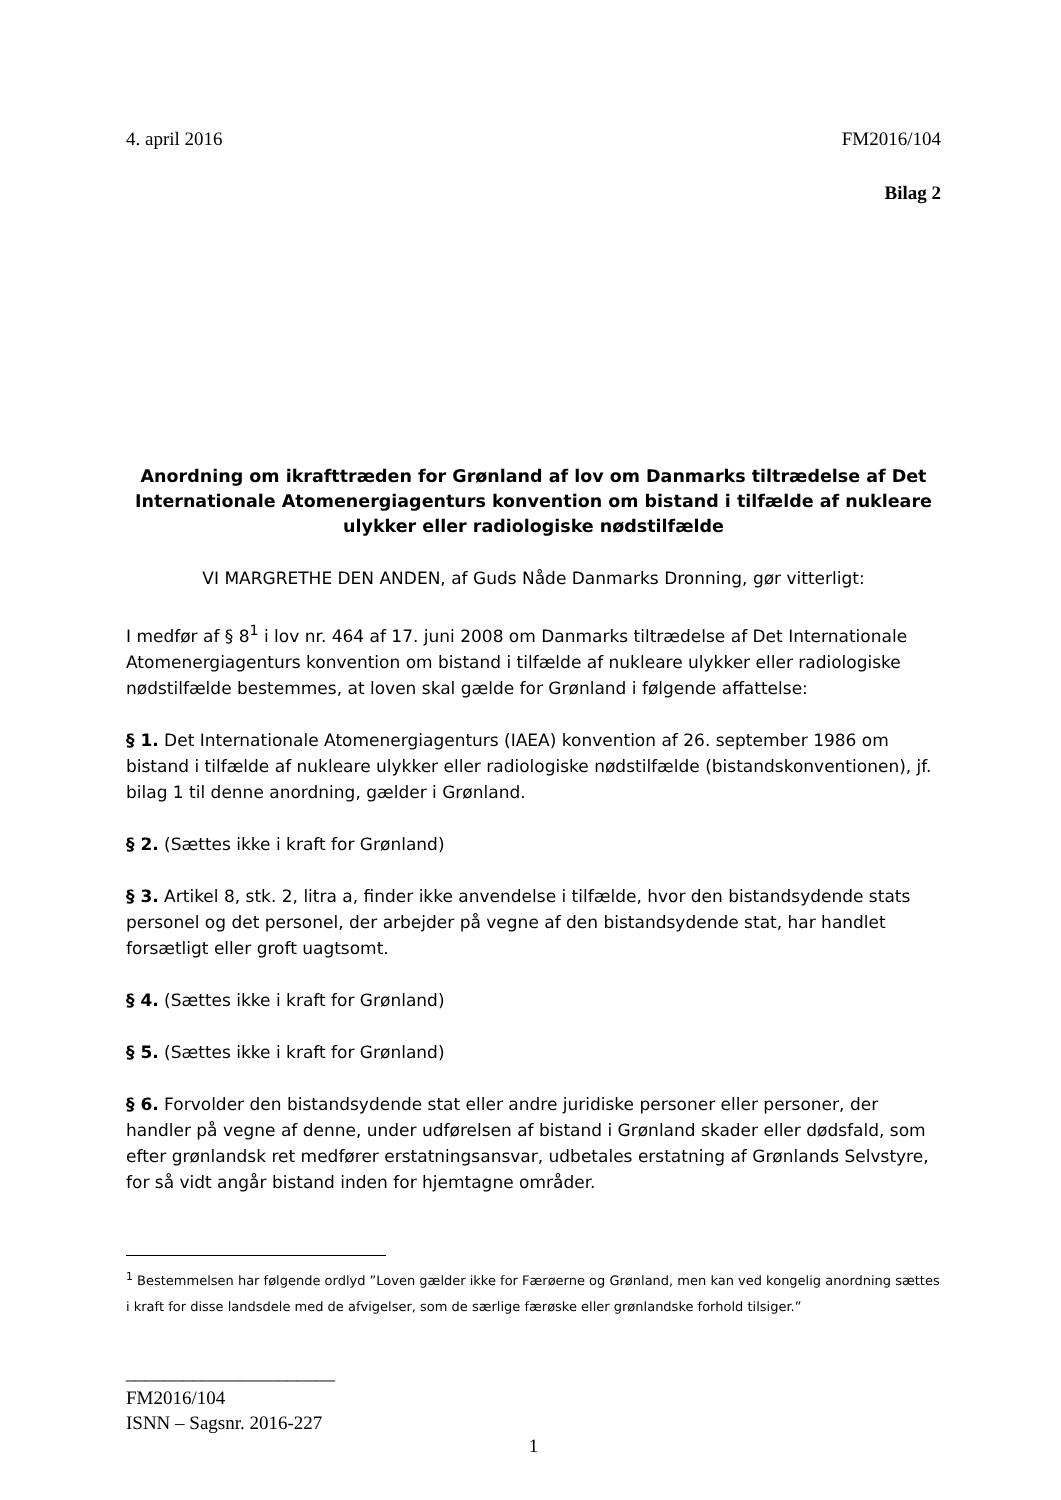4. april 2016 FM2016/104
Bilag 2
Anordning om ikrafttræden for Grønland af lov om Danmarks tiltrædelse af Det Internationale Atomenergiagenturs konvention om bistand i tilfælde af nukleare ulykker eller radiologiske nødstilfælde
VI MARGRETHE DEN ANDEN, af Guds Nåde Danmarks Dronning, gør vitterligt:
I medfør af § 8<sup>1</sup> i lov nr. 464 af 17. juni 2008 om Danmarks tiltrædelse af Det Internationale Atomenergiagenturs konvention om bistand i tilfælde af nukleare ulykker eller radiologiske nødstilfælde bestemmes, at loven skal gælde for Grønland i følgende affattelse:
§ 1. Det Internationale Atomenergiagenturs (IAEA) konvention af 26. september 1986 om bistand i tilfælde af nukleare ulykker eller radiologiske nødstilfælde (bistandskonventionen), jf. bilag 1 til denne anordning, gælder i Grønland.
§ 2. (Sættes ikke i kraft for Grønland)
§ 3. Artikel 8, stk. 2, litra a, finder ikke anvendelse i tilfælde, hvor den bistandsydende stats personel og det personel, der arbejder på vegne af den bistandsydende stat, har handlet forsætligt eller groft uagtsomt.
§ 4. (Sættes ikke i kraft for Grønland)
§ 5. (Sættes ikke i kraft for Grønland)
§ 6. Forvolder den bistandsydende stat eller andre juridiske personer eller personer, der handler på vegne af denne, under udførelsen af bistand i Grønland skader eller dødsfald, som efter grønlandsk ret medfører erstatningsansvar, udbetales erstatning af Grønlands Selvstyre, for så vidt angår bistand inden for hjemtagne områder.
<sup>1</sup> Bestemmelsen har følgende ordlyd ”Loven gælder ikke for Færøerne og Grønland, men kan ved kongelig anordning sættes i kraft for disse landsdele med de afvigelser, som de særlige færøske eller grønlandske forhold tilsiger.”
______________________
FM2016/104
ISNN – Sagsnr. 2016-227
1